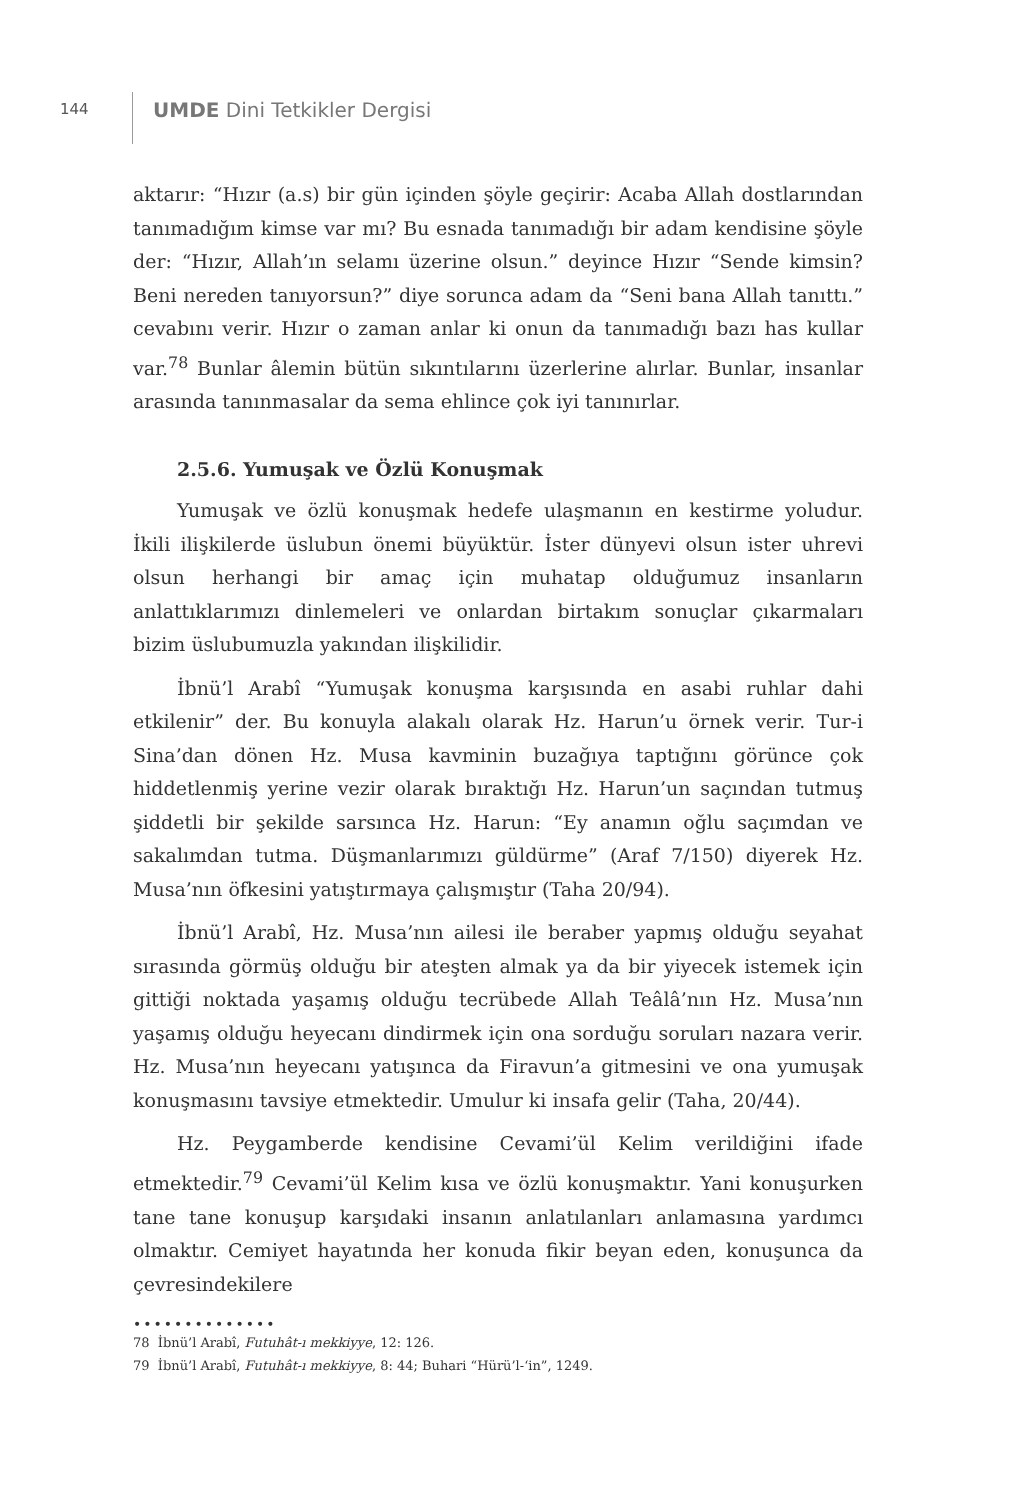144
UMDE Dini Tetkikler Dergisi
aktarır: “Hızır (a.s) bir gün içinden şöyle geçirir: Acaba Allah dostlarından tanımadığım kimse var mı? Bu esnada tanımadığı bir adam kendisine şöyle der: “Hızır, Allah’ın selamı üzerine olsun.” deyince Hızır “Sende kimsin? Beni nereden tanıyorsun?” diye sorunca adam da “Seni bana Allah tanıttı.” cevabını verir. Hızır o zaman anlar ki onun da tanımadığı bazı has kullar var.<sup>78</sup> Bunlar âlemin bütün sıkıntılarını üzerlerine alırlar. Bunlar, insanlar arasında tanınmasalar da sema ehlince çok iyi tanınırlar.
2.5.6. Yumuşak ve Özlü Konuşmak
Yumuşak ve özlü konuşmak hedefe ulaşmanın en kestirme yoludur. İkili ilişkilerde üslubun önemi büyüktür. İster dünyevi olsun ister uhrevi olsun herhangi bir amaç için muhatap olduğumuz insanların anlattıklarımızı dinlemeleri ve onlardan birtakım sonuçlar çıkarmaları bizim üslubumuzla yakından ilişkilidir.
İbnü’l Arabî “Yumuşak konuşma karşısında en asabi ruhlar dahi etkilenir” der. Bu konuyla alakalı olarak Hz. Harun’u örnek verir. Tur-i Sina’dan dönen Hz. Musa kavminin buzağıya taptığını görünce çok hiddetlenmiş yerine vezir olarak bıraktığı Hz. Harun’un saçından tutmuş şiddetli bir şekilde sarsınca Hz. Harun: “Ey anamın oğlu saçımdan ve sakalımdan tutma. Düşmanlarımızı güldürme” (Araf 7/150) diyerek Hz. Musa’nın öfkesini yatıştırmaya çalışmıştır (Taha 20/94).
İbnü’l Arabî, Hz. Musa’nın ailesi ile beraber yapmış olduğu seyahat sırasında görmüş olduğu bir ateşten almak ya da bir yiyecek istemek için gittiği noktada yaşamış olduğu tecrübede Allah Teâlâ’nın Hz. Musa’nın yaşamış olduğu heyecanı dindirmek için ona sorduğu soruları nazara verir. Hz. Musa’nın heyecanı yatışınca da Firavun’a gitmesini ve ona yumuşak konuşmasını tavsiye etmektedir. Umulur ki insafa gelir (Taha, 20/44).
Hz. Peygamberde kendisine Cevami’ül Kelim verildiğini ifade etmektedir.<sup>79</sup> Cevami’ül Kelim kısa ve özlü konuşmaktır. Yani konuşurken tane tane konuşup karşıdaki insanın anlatılanları anlamasına yardımcı olmaktır. Cemiyet hayatında her konuda fikir beyan eden, konuşunca da çevresindekilere
••••••••••••••
78 İbnü’l Arabî, Futuhât-ı mekkiyye, 12: 126.
79 İbnü’l Arabî, Futuhât-ı mekkiyye, 8: 44; Buhari “Hürü’l-‘in”, 1249.